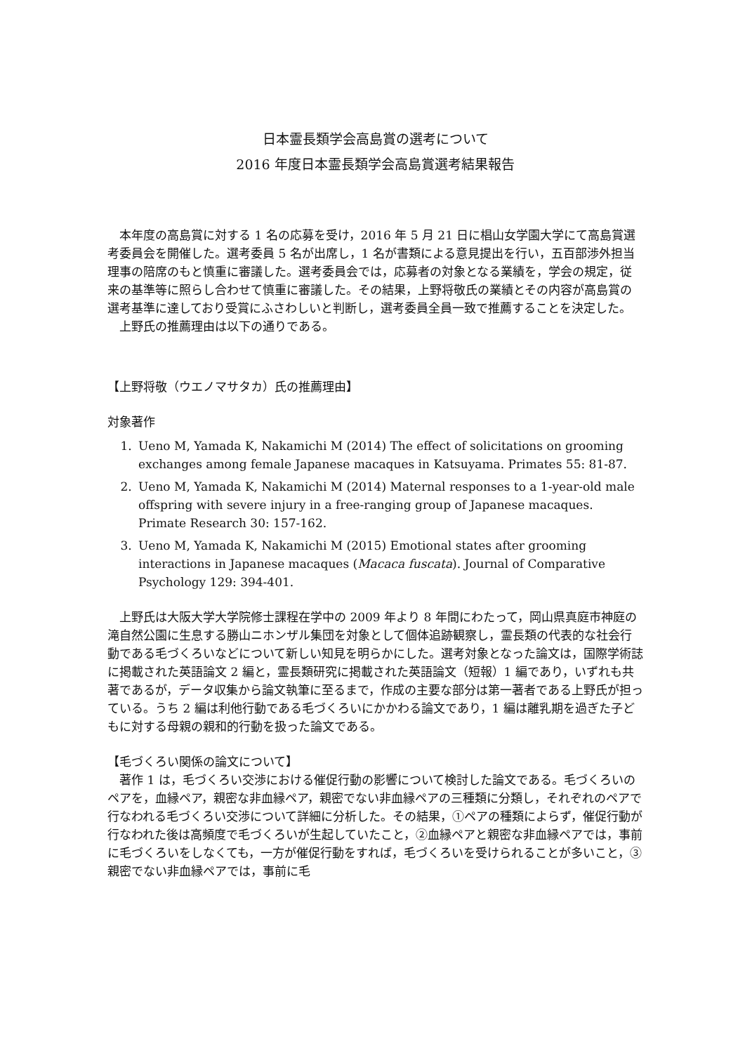日本霊長類学会高島賞の選考について
2016 年度日本霊長類学会高島賞選考結果報告
本年度の高島賞に対する 1 名の応募を受け，2016 年 5 月 21 日に椙山女学園大学にて高島賞選考委員会を開催した。選考委員 5 名が出席し，1 名が書類による意見提出を行い，五百部渉外担当理事の陪席のもと慎重に審議した。選考委員会では，応募者の対象となる業績を，学会の規定，従来の基準等に照らし合わせて慎重に審議した。その結果，上野将敬氏の業績とその内容が高島賞の選考基準に達しており受賞にふさわしいと判断し，選考委員全員一致で推薦することを決定した。
上野氏の推薦理由は以下の通りである。
【上野将敬（ウエノマサタカ）氏の推薦理由】
対象著作
1. Ueno M, Yamada K, Nakamichi M (2014) The effect of solicitations on grooming exchanges among female Japanese macaques in Katsuyama. Primates 55: 81-87.
2. Ueno M, Yamada K, Nakamichi M (2014) Maternal responses to a 1-year-old male offspring with severe injury in a free-ranging group of Japanese macaques. Primate Research 30: 157-162.
3. Ueno M, Yamada K, Nakamichi M (2015) Emotional states after grooming interactions in Japanese macaques (Macaca fuscata). Journal of Comparative Psychology 129: 394-401.
上野氏は大阪大学大学院修士課程在学中の 2009 年より 8 年間にわたって，岡山県真庭市神庭の滝自然公園に生息する勝山ニホンザル集団を対象として個体追跡観察し，霊長類の代表的な社会行動である毛づくろいなどについて新しい知見を明らかにした。選考対象となった論文は，国際学術誌に掲載された英語論文 2 編と，霊長類研究に掲載された英語論文（短報）1 編であり，いずれも共著であるが，データ収集から論文執筆に至るまで，作成の主要な部分は第一著者である上野氏が担っている。うち 2 編は利他行動である毛づくろいにかかわる論文であり，1 編は離乳期を過ぎた子どもに対する母親の親和的行動を扱った論文である。
【毛づくろい関係の論文について】
著作 1 は，毛づくろい交渉における催促行動の影響について検討した論文である。毛づくろいのペアを，血縁ペア，親密な非血縁ペア，親密でない非血縁ペアの三種類に分類し，それぞれのペアで行なわれる毛づくろい交渉について詳細に分析した。その結果，①ペアの種類によらず，催促行動が行なわれた後は高頻度で毛づくろいが生起していたこと，②血縁ペアと親密な非血縁ペアでは，事前に毛づくろいをしなくても，一方が催促行動をすれば，毛づくろいを受けられることが多いこと，③親密でない非血縁ペアでは，事前に毛